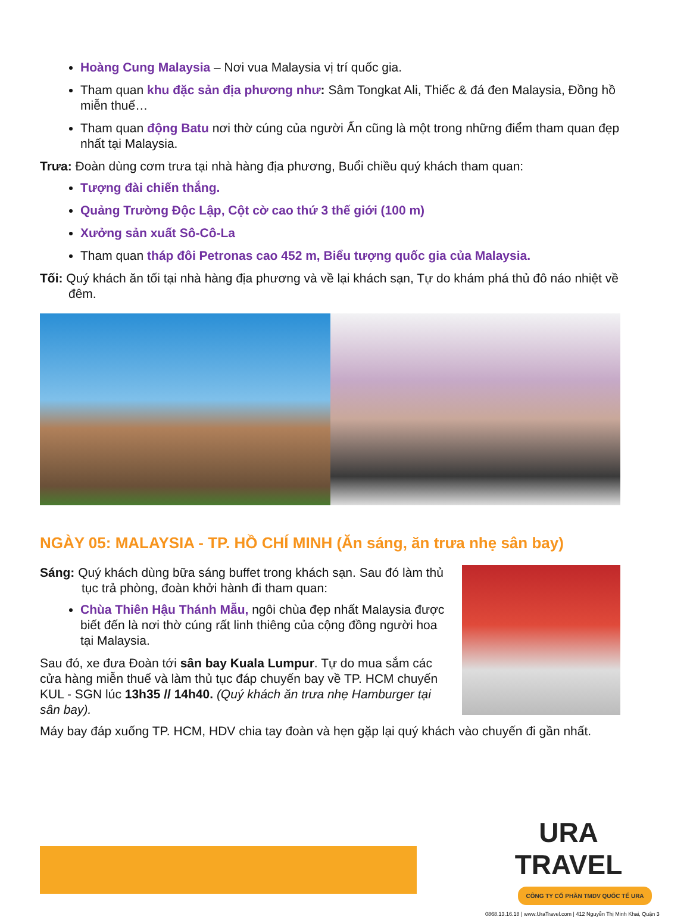Hoàng Cung Malaysia – Nơi vua Malaysia vị trí quốc gia.
Tham quan khu đặc sản địa phương như: Sâm Tongkat Ali, Thiếc & đá đen Malaysia, Đồng hồ miễn thuế…
Tham quan động Batu nơi thờ cúng của người Ấn cũng là một trong những điểm tham quan đẹp nhất tại Malaysia.
Trưa: Đoàn dùng cơm trưa tại nhà hàng địa phương, Buổi chiều quý khách tham quan:
Tượng đài chiến thắng.
Quảng Trường Độc Lập, Cột cờ cao thứ 3 thế giới (100 m)
Xưởng sản xuất Sô-Cô-La
Tham quan tháp đôi Petronas cao 452 m, Biểu tượng quốc gia của Malaysia.
Tối: Quý khách ăn tối tại nhà hàng địa phương và về lại khách sạn, Tự do khám phá thủ đô náo nhiệt về đêm.
NGÀY 05: MALAYSIA - TP. HỒ CHÍ MINH (Ăn sáng, ăn trưa nhẹ sân bay)
Sáng: Quý khách dùng bữa sáng buffet trong khách sạn. Sau đó làm thủ tục trả phòng, đoàn khởi hành đi tham quan:
Chùa Thiên Hậu Thánh Mẫu, ngôi chùa đẹp nhất Malaysia được biết đến là nơi thờ cúng rất linh thiêng của cộng đồng người hoa tại Malaysia.
Sau đó, xe đưa Đoàn tới sân bay Kuala Lumpur. Tự do mua sắm các cửa hàng miễn thuế và làm thủ tục đáp chuyến bay về TP. HCM chuyến KUL - SGN lúc 13h35 // 14h40. (Quý khách ăn trưa nhẹ Hamburger tại sân bay).
Máy bay đáp xuống TP. HCM, HDV chia tay đoàn và hẹn gặp lại quý khách vào chuyến đi gần nhất.
URA TRAVEL
CÔNG TY CỔ PHẦN TMDV QUỐC TẾ URA
0868.13.16.18 | www.UraTravel.com | 412 Nguyễn Thị Minh Khai, Quận 3